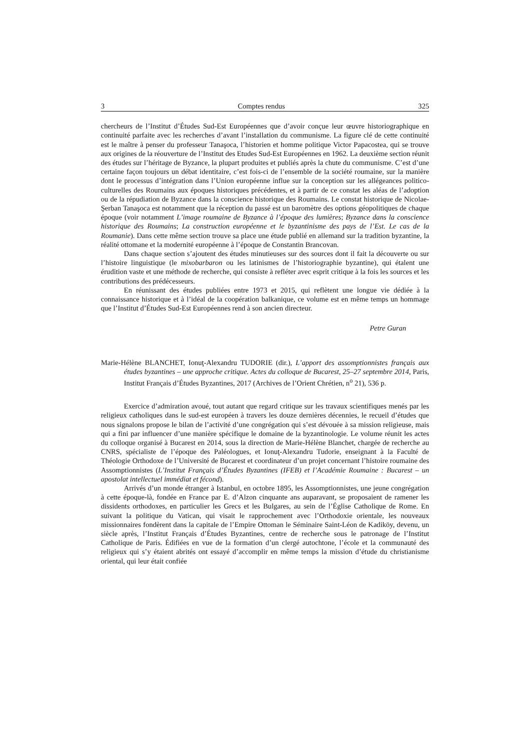3 Comptes rendus 325
chercheurs de l’Institut d’Études Sud-Est Européennes que d’avoir conçue leur œuvre historiographique en continuité parfaite avec les recherches d’avant l’installation du communisme. La figure clé de cette continuité est le maître à penser du professeur Tanaşoca, l’historien et homme politique Victor Papacostea, qui se trouve aux origines de la réouverture de l’Institut des Etudes Sud-Est Européennes en 1962. La deuxième section réunit des études sur l’héritage de Byzance, la plupart produites et publiés après la chute du communisme. C’est d’une certaine façon toujours un débat identitaire, c’est fois-ci de l’ensemble de la société roumaine, sur la manière dont le processus d’intégration dans l’Union européenne influe sur la conception sur les allégeances politico-culturelles des Roumains aux époques historiques précédentes, et à partir de ce constat les aléas de l’adoption ou de la répudiation de Byzance dans la conscience historique des Roumains. Le constat historique de Nicolae-Şerban Tanaşoca est notamment que la réception du passé est un baromètre des options géopolitiques de chaque époque (voir notamment L’image roumaine de Byzance à l’époque des lumières; Byzance dans la conscience historique des Roumains; La construction européenne et le byzantinisme des pays de l’Est. Le cas de la Roumanie). Dans cette même section trouve sa place une étude publié en allemand sur la tradition byzantine, la réalité ottomane et la modernité européenne à l’époque de Constantin Brancovan.
Dans chaque section s’ajoutent des études minutieuses sur des sources dont il fait la découverte ou sur l’histoire linguistique (le mixobarbaron ou les latinismes de l’historiographie byzantine), qui étalent une érudition vaste et une méthode de recherche, qui consiste à refléter avec esprit critique à la fois les sources et les contributions des prédécesseurs.
En réunissant des études publiées entre 1973 et 2015, qui reflètent une longue vie dédiée à la connaissance historique et à l’idéal de la coopération balkanique, ce volume est en même temps un hommage que l’Institut d’Études Sud-Est Européennes rend à son ancien directeur.
Petre Guran
Marie-Hélène BLANCHET, Ionuţ-Alexandru TUDORIE (dir.), L’apport des assomptionnistes français aux études byzantines – une approche critique. Actes du colloque de Bucarest, 25–27 septembre 2014, Paris, Institut Français d’Études Byzantines, 2017 (Archives de l’Orient Chrétien, n<sup>o</sup> 21), 536 p.
Exercice d’admiration avoué, tout autant que regard critique sur les travaux scientifiques menés par les religieux catholiques dans le sud-est européen à travers les douze dernières décennies, le recueil d’études que nous signalons propose le bilan de l’activité d’une congrégation qui s’est dévouée à sa mission religieuse, mais qui a fini par influencer d’une manière spécifique le domaine de la byzantinologie. Le volume réunit les actes du colloque organisé à Bucarest en 2014, sous la direction de Marie-Hélène Blanchet, chargée de recherche au CNRS, spécialiste de l’époque des Paléologues, et Ionuţ-Alexandru Tudorie, enseignant à la Faculté de Théologie Orthodoxe de l’Université de Bucarest et coordinateur d’un projet concernant l’histoire roumaine des Assomptionnistes (L’Institut Français d’Études Byzantines (IFEB) et l’Académie Roumaine : Bucarest – un apostolat intellectuel immédiat et fécond).
Arrivés d’un monde étranger à Istanbul, en octobre 1895, les Assomptionnistes, une jeune congrégation à cette époque-là, fondée en France par E. d’Alzon cinquante ans auparavant, se proposaient de ramener les dissidents orthodoxes, en particulier les Grecs et les Bulgares, au sein de l’Église Catholique de Rome. En suivant la politique du Vatican, qui visait le rapprochement avec l’Orthodoxie orientale, les nouveaux missionnaires fondèrent dans la capitale de l’Empire Ottoman le Séminaire Saint-Léon de Kadiköy, devenu, un siècle après, l’Institut Français d’Études Byzantines, centre de recherche sous le patronage de l’Institut Catholique de Paris. Édifiées en vue de la formation d’un clergé autochtone, l’école et la communauté des religieux qui s’y étaient abrités ont essayé d’accomplir en même temps la mission d’étude du christianisme oriental, qui leur était confiée